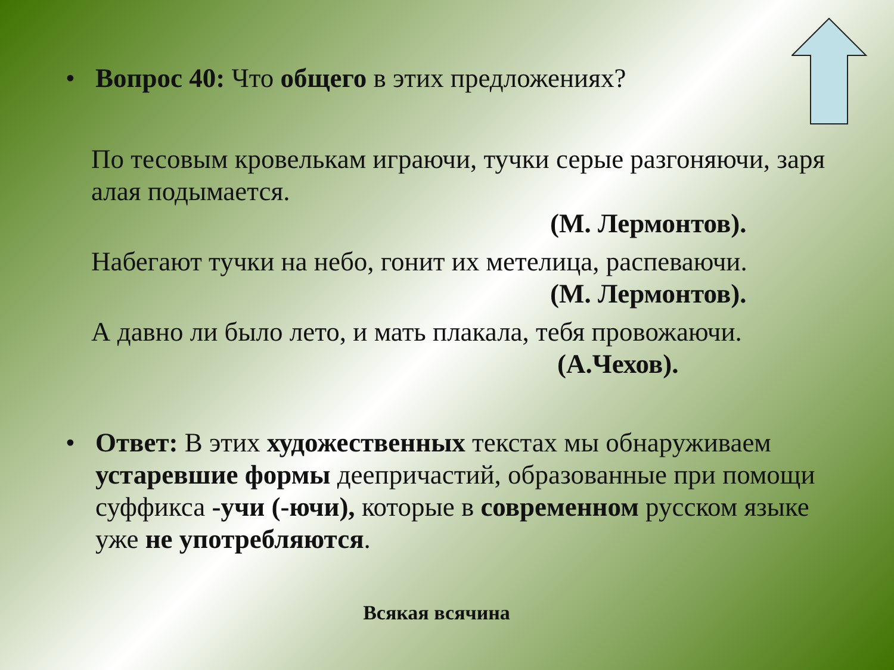• Вопрос 40: Что общего в этих предложениях?
По тесовым кровелькам играючи, тучки серые разгоняючи, заря алая подымается.
(М. Лермонтов).
Набегают тучки на небо, гонит их метелица, распеваючи.
(М. Лермонтов).
А давно ли было лето, и мать плакала, тебя провожаючи.
(А.Чехов).
• Ответ: В этих художественных текстах мы обнаруживаем устаревшие формы деепричастий, образованные при помощи суффикса -учи (-ючи), которые в современном русском языке уже не употребляются.
Всякая всячина